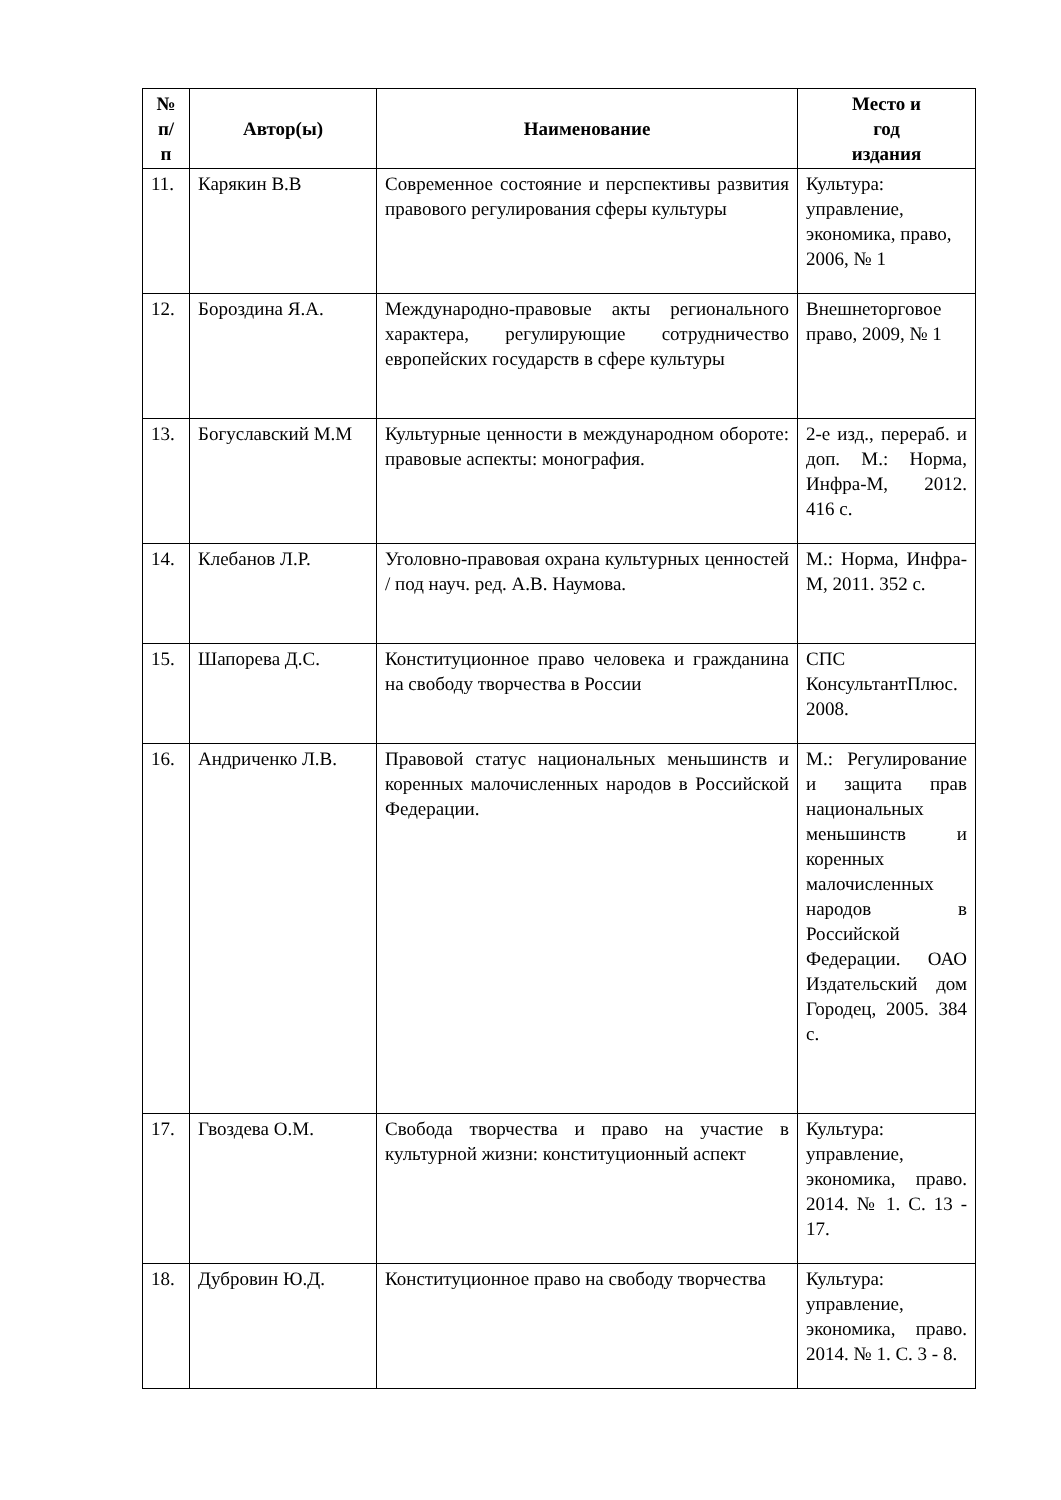| № п/ п | Автор(ы) | Наименование | Место и год издания |
| --- | --- | --- | --- |
| 11. | Карякин В.В | Современное состояние и перспективы развития правового регулирования сферы культуры | Культура: управление, экономика, право, 2006, № 1 |
| 12. | Бороздина Я.А. | Международно-правовые акты регионального характера, регулирующие сотрудничество европейских государств в сфере культуры | Внешнеторговое право, 2009, № 1 |
| 13. | Богуславский М.М | Культурные ценности в международном обороте: правовые аспекты: монография. | 2-е изд., перераб. и доп. М.: Норма, Инфра-М, 2012. 416 с. |
| 14. | Клебанов Л.Р. | Уголовно-правовая охрана культурных ценностей / под науч. ред. А.В. Наумова. | М.: Норма, Инфра-М, 2011. 352 с. |
| 15. | Шапорева Д.С. | Конституционное право человека и гражданина на свободу творчества в России | СПС КонсультантПлюс. 2008. |
| 16. | Андриченко Л.В. | Правовой статус национальных меньшинств и коренных малочисленных народов в Российской Федерации. | М.: Регулирование и защита прав национальных меньшинств и коренных малочисленных народов в Российской Федерации. ОАО Издательский дом Городец, 2005. 384 с. |
| 17. | Гвоздева О.М. | Свобода творчества и право на участие в культурной жизни: конституционный аспект | Культура: управление, экономика, право. 2014. № 1. С. 13 - 17. |
| 18. | Дубровин Ю.Д. | Конституционное право на свободу творчества | Культура: управление, экономика, право. 2014. № 1. С. 3 - 8. |